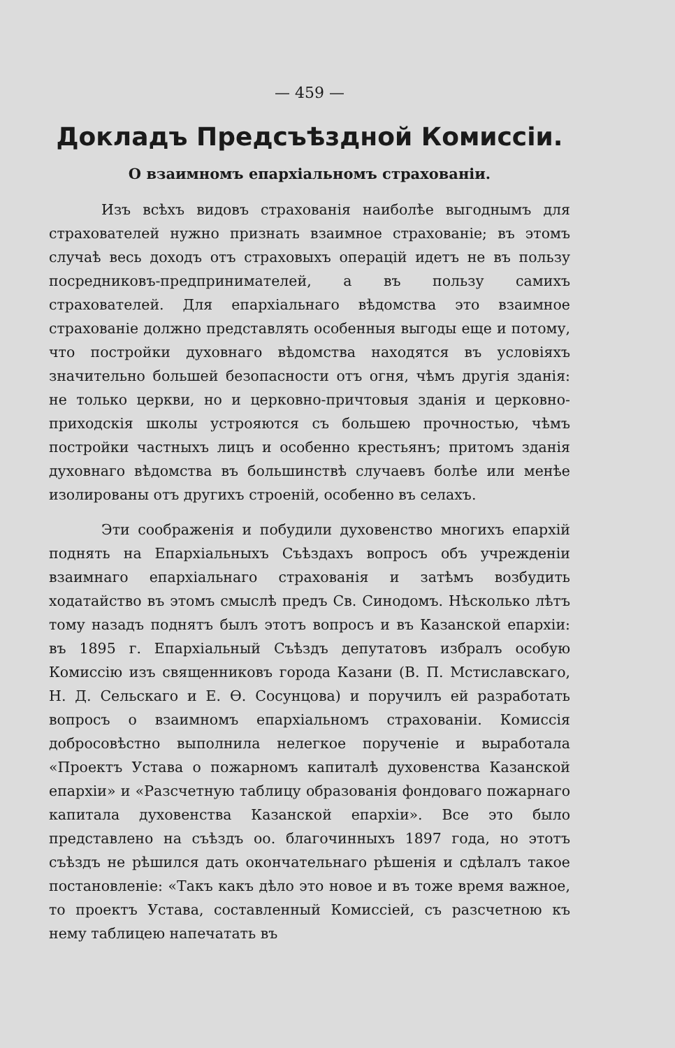— 459 —
Докладъ Предсъѣздной Комиссіи.
О взаимномъ епархіальномъ страхованіи.
Изъ всѣхъ видовъ страхованія наиболѣе выгоднымъ для страхователей нужно признать взаимное страхованіе; въ этомъ случаѣ весь доходъ отъ страховыхъ операцій идетъ не въ пользу посредниковъ-предпринимателей, а въ пользу самихъ страхователей. Для епархіальнаго вѣдомства это взаимное страхованіе должно представлять особенныя выгоды еще и потому, что постройки духовнаго вѣдомства находятся въ условіяхъ значительно большей безопасности отъ огня, чѣмъ другія зданія: не только церкви, но и церковно-причтовыя зданія и церковно-приходскія школы устрояются съ большею прочностью, чѣмъ постройки частныхъ лицъ и особенно крестьянъ; притомъ зданія духовнаго вѣдомства въ большинствѣ случаевъ болѣе или менѣе изолированы отъ другихъ строеній, особенно въ селахъ.
Эти соображенія и побудили духовенство многихъ епархій поднять на Епархіальныхъ Съѣздахъ вопросъ объ учрежденіи взаимнаго епархіальнаго страхованія и затѣмъ возбудить ходатайство въ этомъ смыслѣ предъ Св. Синодомъ. Нѣсколько лѣтъ тому назадъ поднятъ былъ этотъ вопросъ и въ Казанской епархіи: въ 1895 г. Епархіальный Съѣздъ депутатовъ избралъ особую Комиссію изъ священниковъ города Казани (В. П. Мстиславскаго, Н. Д. Сельскаго и Е. Ѳ. Сосунцова) и поручилъ ей разработать вопросъ о взаимномъ епархіальномъ страхованіи. Комиссія добросовѣстно выполнила нелегкое порученіе и выработала «Проектъ Устава о пожарномъ капиталѣ духовенства Казанской епархіи» и «Разсчетную таблицу образованія фондоваго пожарнаго капитала духовенства Казанской епархіи». Все это было представлено на съѣздъ оо. благочинныхъ 1897 года, но этотъ съѣздъ не рѣшился дать окончательнаго рѣшенія и сдѣлалъ такое постановленіе: «Такъ какъ дѣло это новое и въ тоже время важное, то проектъ Устава, составленный Комиссіей, съ разсчетною къ нему таблицею напечатать въ